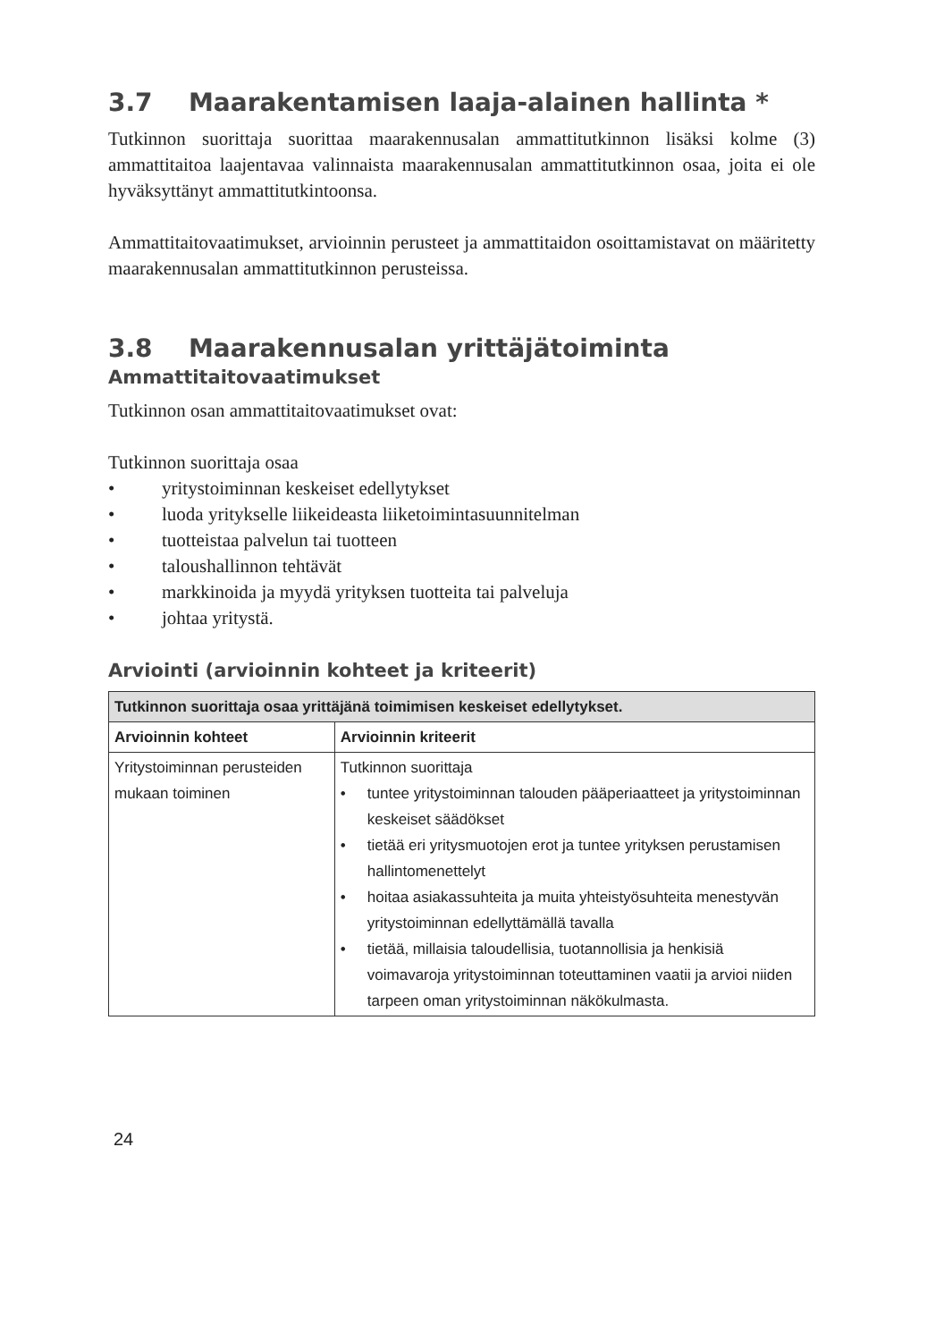3.7 Maarakentamisen laaja-alainen hallinta *
Tutkinnon suorittaja suorittaa maarakennusalan ammattitutkinnon lisäksi kolme (3) ammattitaitoa laajentavaa valinnaista maarakennusalan ammattitutkinnon osaa, joita ei ole hyväksyttänyt ammattitutkintoonsa.
Ammattitaitovaatimukset, arvioinnin perusteet ja ammattitaidon osoittamistavat on määritetty maarakennusalan ammattitutkinnon perusteissa.
3.8 Maarakennusalan yrittäjätoiminta
Ammattitaitovaatimukset
Tutkinnon osan ammattitaitovaatimukset ovat:
Tutkinnon suorittaja osaa
• yritystoiminnan keskeiset edellytykset
• luoda yritykselle liikeideasta liiketoimintasuunnitelman
• tuotteistaa palvelun tai tuotteen
• taloushallinnon tehtävät
• markkinoida ja myydä yrityksen tuotteita tai palveluja
• johtaa yritystä.
Arviointi (arvioinnin kohteet ja kriteerit)
| Tutkinnon suorittaja osaa yrittäjänä toimimisen keskeiset edellytykset. | |
| --- | --- |
| Arvioinnin kohteet | Arvioinnin kriteerit |
| Yritystoiminnan perusteiden mukaan toiminen | Tutkinnon suorittaja • tuntee yritystoiminnan talouden pääperiaatteet ja yritystoiminnan keskeiset säädökset • tietää eri yritysmuotojen erot ja tuntee yrityksen perustamisen hallintomenettelyt • hoitaa asiakassuhteita ja muita yhteistyösuhteita menestyvän yritystoiminnan edellyttämällä tavalla • tietää, millaisia taloudellisia, tuotannollisia ja henkisiä voimavaroja yritystoiminnan toteuttaminen vaatii ja arvioi niiden tarpeen oman yritystoiminnan näkökulmasta. |
24